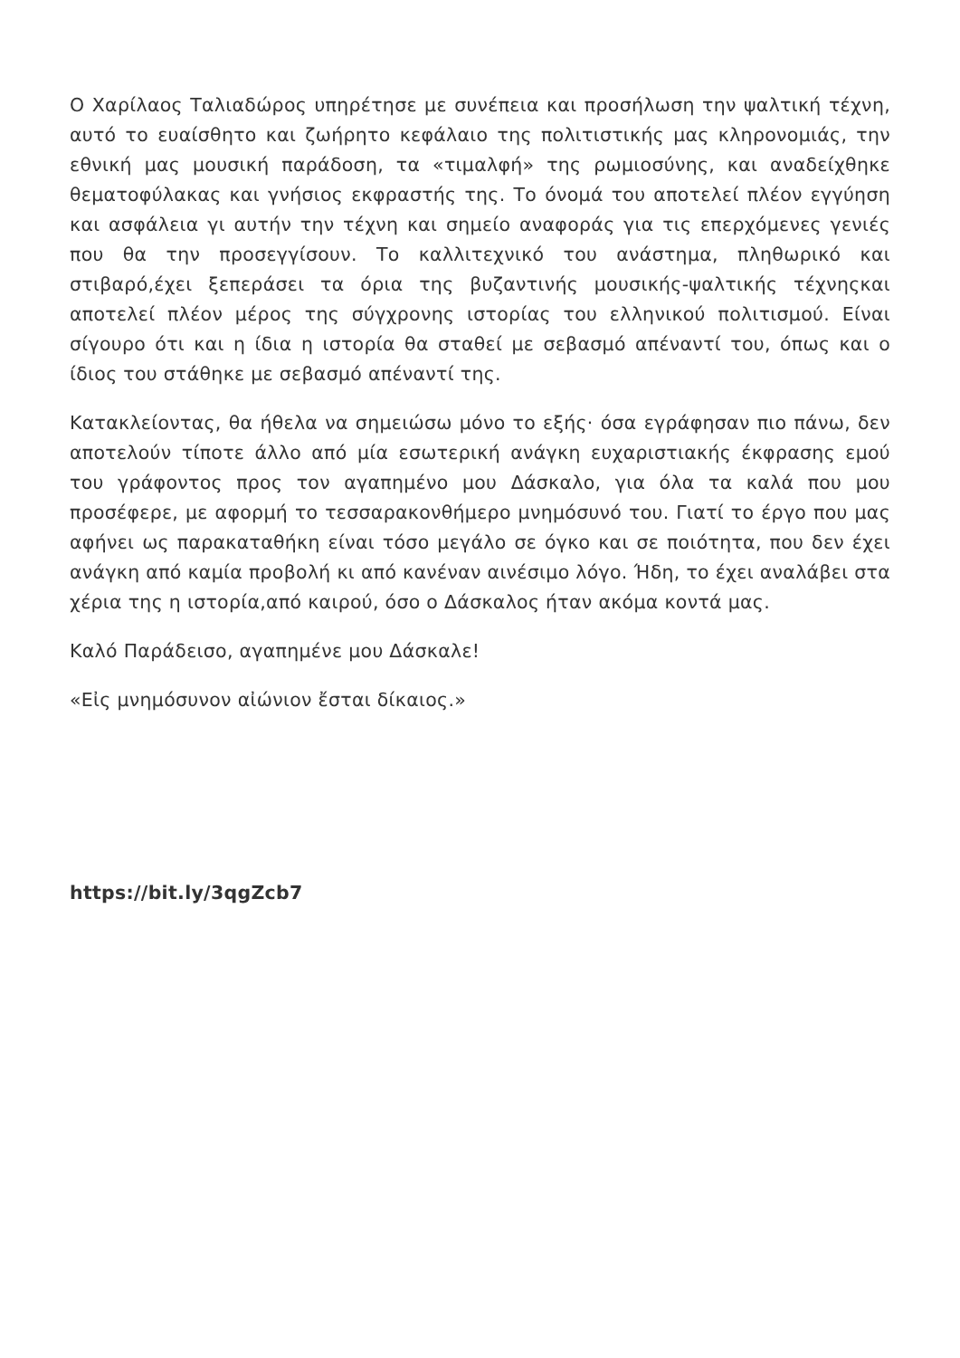Ο Χαρίλαος Ταλιαδώρος υπηρέτησε με συνέπεια και προσήλωση την ψαλτική τέχνη, αυτό το ευαίσθητο και ζωήρητο κεφάλαιο της πολιτιστικής μας κληρονομιάς, την εθνική μας μουσική παράδοση, τα «τιμαλφή» της ρωμιοσύνης, και αναδείχθηκε θεματοφύλακας και γνήσιος εκφραστής της. Το όνομά του αποτελεί πλέον εγγύηση και ασφάλεια γι αυτήν την τέχνη και σημείο αναφοράς για τις επερχόμενες γενιές που θα την προσεγγίσουν. Το καλλιτεχνικό του ανάστημα, πληθωρικό και στιβαρό,έχει ξεπεράσει τα όρια της βυζαντινής μουσικής-ψαλτικής τέχνηςκαι αποτελεί πλέον μέρος της σύγχρονης ιστορίας του ελληνικού πολιτισμού. Είναι σίγουρο ότι και η ίδια η ιστορία θα σταθεί με σεβασμό απέναντί του, όπως και ο ίδιος του στάθηκε με σεβασμό απέναντί της.
Κατακλείοντας, θα ήθελα να σημειώσω μόνο το εξής· όσα εγράφησαν πιο πάνω, δεν αποτελούν τίποτε άλλο από μία εσωτερική ανάγκη ευχαριστιακής έκφρασης εμού του γράφοντος προς τον αγαπημένο μου Δάσκαλο, για όλα τα καλά που μου προσέφερε, με αφορμή το τεσσαρακονθήμερο μνημόσυνό του. Γιατί το έργο που μας αφήνει ως παρακαταθήκη είναι τόσο μεγάλο σε όγκο και σε ποιότητα, που δεν έχει ανάγκη από καμία προβολή κι από κανέναν αινέσιμο λόγο. Ήδη, το έχει αναλάβει στα χέρια της η ιστορία,από καιρού, όσο ο Δάσκαλος ήταν ακόμα κοντά μας.
Καλό Παράδεισο, αγαπημένε μου Δάσκαλε!
«Εἰς μνημόσυνον αἰώνιον ἔσται δίκαιος.»
https://bit.ly/3qgZcb7